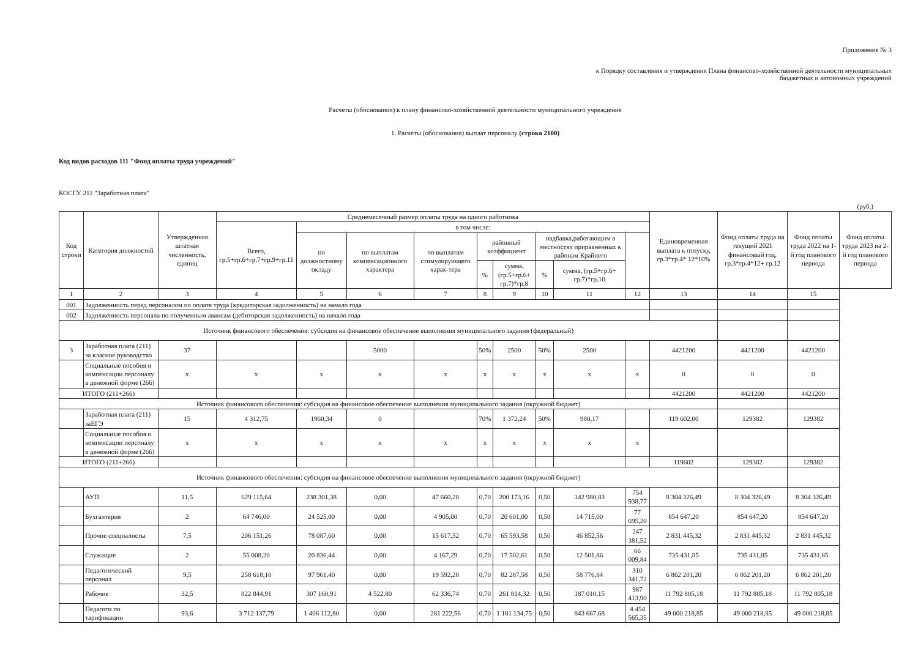Приложение № 3
к Порядку составления и утверждения Плана финансово-хозяйственной деятельности муниципальных
бюджетных и автономных учреждений
Расчеты (обоснования) к плану финансово-хозяйственной деятельности муниципального учреждения
1. Расчеты (обоснования) выплат персоналу (строка 2100)
Код видов расходов 111 "Фонд оплаты труда учреждений"
КОСГУ 211 "Заработная плата"
(руб.)
| Код строки | Категория должностей | Утвержденная штатная численность, единиц | Среднемесячный размер оплаты труда на одного работника | | | | | | | | | Единовременная выплата к отпуску, гр.3*гр.4* 12*10% | Фонд оплаты труда на текущий 2021 финансовый год, гр.3*гр.4*12+ гр.12 | Фонд оплаты труда 2022 на 1-й год планового периода | Фонд оплаты труда 2023 на 2-й год планового периода |
| --- | --- | --- | --- | --- | --- | --- | --- | --- | --- | --- | --- | --- | --- | --- | --- |
| | | | Всего, гр.5+гр.6+гр.7+гр.9+гр.11 | в том числе: | | | | | | | | | | | |
| | | | | по должностному окладу | по выплатам компенсационного характера | по выплатам стимулирующего харак-тера | районный коэффициент | | надбавка,работающим в местностях приравненных к районам Крайнего | | | | | | |
| | | | | | | | % | сумма, (гр.5+гр.6+ гр.7)*гр.8 | % | сумма, (гр.5+гр.6+ гр.7)*гр.10 | | | | | |
| 1 | 2 | 3 | 4 | 5 | 6 | 7 | 8 | 9 | 10 | 11 | 12 | 13 | 14 | 15 | |
| 001 | Задолженность перед персоналом по оплате труда (кредиторская задолженность) на начало года | | | | | | | | | | | | | | |
| 002 | Задолженность персонала по полученным авансам (дебиторская задолженность) на начало года | | | | | | | | | | | | | | |
| Источник финансового обеспечения: субсидия на финансовое обеспечение выполнения муниципального задания (федеральный) | | | | | | | | | | | | | | | |
| 3 | Заработная плата (211) за класное руководство | 37 | | | 5000 | | 50% | 2500 | 50% | 2500 | | 4421200 | 4421200 | 4421200 | |
| | Социальные пособия и компенсации персоналу в денежной форме (266) | x | x | x | x | x | x | x | x | x | x | 0 | 0 | 0 | |
| ИТОГО (211+266) | | | | | | | | | | | | 4421200 | 4421200 | 4421200 | |
| Источник финансового обеспечения: субсидия на финансовое обеспечение выполнения муниципального задания (окружной бюджет) | | | | | | | | | | | | | | | |
| | Заработная плата (211) заЕГЭ | 15 | 4 312,75 | 1960,34 | 0 | | 70% | 1 372,24 | 50% | 980,17 | | 119 602,00 | 129382 | 129382 | |
| | Социальные пособия и компенсации персоналу в денежной форме (266) | x | x | x | x | x | x | x | x | x | x | | | | |
| ИТОГО (211+266) | | | | | | | | | | | | 119602 | 129382 | 129382 | |
| Источник финансового обеспечения: субсидия на финансовое обеспечение выполнения муниципального задания (окружной бюджет) | | | | | | | | | | | | | | | |
| | АУП | 11,5 | 629 115,64 | 238 301,38 | 0,00 | 47 660,28 | 0,70 | 200 173,16 | 0,50 | 142 980,83 | 754 938,77 | 8 304 326,49 | 8 304 326,49 | 8 304 326,49 | |
| | Бухгалтерия | 2 | 64 746,00 | 24 525,00 | 0,00 | 4 905,00 | 0,70 | 20 601,00 | 0,50 | 14 715,00 | 77 695,20 | 854 647,20 | 854 647,20 | 854 647,20 | |
| | Прочие специалисты | 7,5 | 206 151,26 | 78 087,60 | 0,00 | 15 617,52 | 0,70 | 65 593,58 | 0,50 | 46 852,56 | 247 381,52 | 2 831 445,32 | 2 831 445,32 | 2 831 445,32 | |
| | Служащие | 2 | 55 008,20 | 20 836,44 | 0,00 | 4 167,29 | 0,70 | 17 502,61 | 0,50 | 12 501,86 | 66 009,84 | 735 431,85 | 735 431,85 | 735 431,85 | |
| | Педагогический персонал | 9,5 | 258 618,10 | 97 961,40 | 0,00 | 19 592,28 | 0,70 | 82 287,58 | 0,50 | 58 776,84 | 310 341,72 | 6 862 201,20 | 6 862 201,20 | 6 862 201,20 | |
| | Рабочие | 32,5 | 822 844,91 | 307 160,91 | 4 522,80 | 62 336,74 | 0,70 | 261 814,32 | 0,50 | 187 010,15 | 987 413,90 | 11 792 805,18 | 11 792 805,18 | 11 792 805,18 | |
| | Педагоги по тарификации | 93,6 | 3 712 137,79 | 1 406 112,80 | 0,00 | 281 222,56 | 0,70 | 1 181 134,75 | 0,50 | 843 667,68 | 4 454 565,35 | 49 000 218,85 | 49 000 218,85 | 49 000 218,85 | |